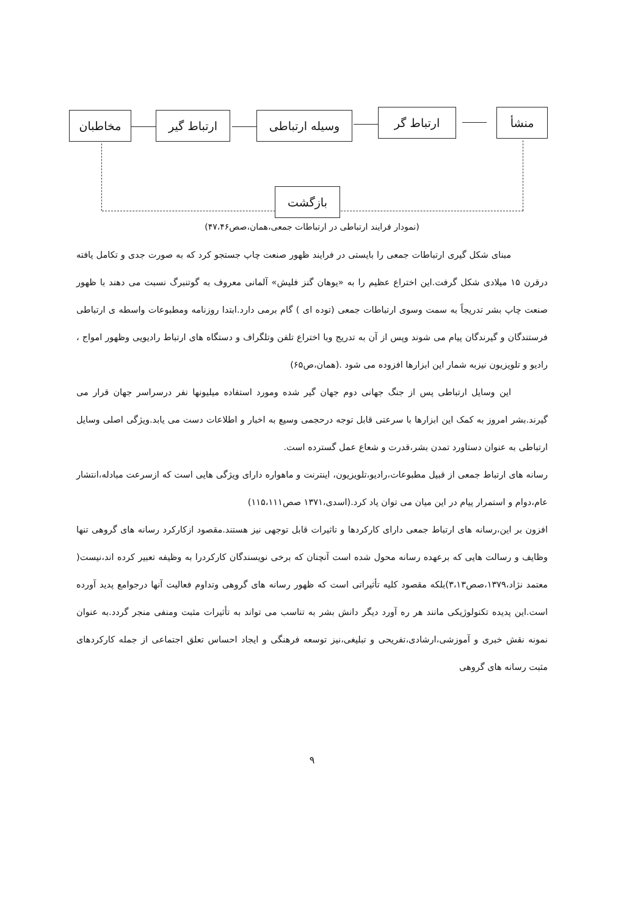منشأ ارتباط گر وسیله ارتباطی ارتباط گیر مخاطبان
بازگشت
(نمودار فرایند ارتباطی در ارتباطات جمعی،همان،صص۴۷،۴۶)
مبنای شکل گیری ارتباطات جمعی را بایستی در فرایند ظهور صنعت چاپ جستجو کرد که به صورت جدی و تکامل یافته درقرن ۱۵ میلادی شکل گرفت.این اختراع عظیم را به «یوهان گنز فلیش» آلمانی معروف به گوتنبرگ نسبت می دهند با ظهور صنعت چاپ بشر تدریجاً به سمت وسوی ارتباطات جمعی (توده ای ) گام برمی دارد.ابتدا روزنامه ومطبوعات واسطه ی ارتباطی فرستندگان و گیرندگان پیام می شوند وپس از آن به تدریج وبا اختراع تلفن وتلگراف و دستگاه های ارتباط رادیویی وظهور امواج ، رادیو و تلویزیون نیزبه شمار این ابزارها افزوده می شود .(همان،ص۶۵)
این وسایل ارتباطی پس از جنگ جهانی دوم جهان گیر شده ومورد استفاده میلیونها نفر درسراسر جهان قرار می گیرند.بشر امروز به کمک این ابزارها با سرعتی قابل توجه درحجمی وسیع به اخبار و اطلاعات دست می یابد.ویژگی اصلی وسایل ارتباطی به عنوان دستاورد تمدن بشر،قدرت و شعاع عمل گسترده است.
رسانه های ارتباط جمعی از قبیل مطبوعات،رادیو،تلویزیون، اینترنت و ماهواره دارای ویژگی هایی است که ازسرعت مبادله،انتشار عام،دوام و استمرار پیام در این میان می توان یاد کرد.(اسدی،۱۳۷۱ صص۱۱۵،۱۱۱)
افزون بر این،رسانه های ارتباط جمعی دارای کارکردها و تاثیرات قابل توجهی نیز هستند.مقصود ازکارکرد رسانه های گروهی تنها وظایف و رسالت هایی که برعهده رسانه محول شده است آنچنان که برخی نویسندگان کارکردرا به وظیفه تعبیر کرده اند،نیست( معتمد نژاد،۱۳۷۹،صص۳،۱۳)بلکه مقصود کلیه تأثیراتی است که ظهور رسانه های گروهی وتداوم فعالیت آنها درجوامع پدید آورده است.این پدیده تکنولوژیکی مانند هر ره آورد دیگر دانش بشر به تناسب می تواند به تأثیرات مثبت ومنفی منجر گردد.به عنوان نمونه نقش خبری و آموزشی،ارشادی،تفریحی و تبلیغی،نیز توسعه فرهنگی و ایجاد احساس تعلق اجتماعی از جمله کارکردهای مثبت رسانه های گروهی
۹